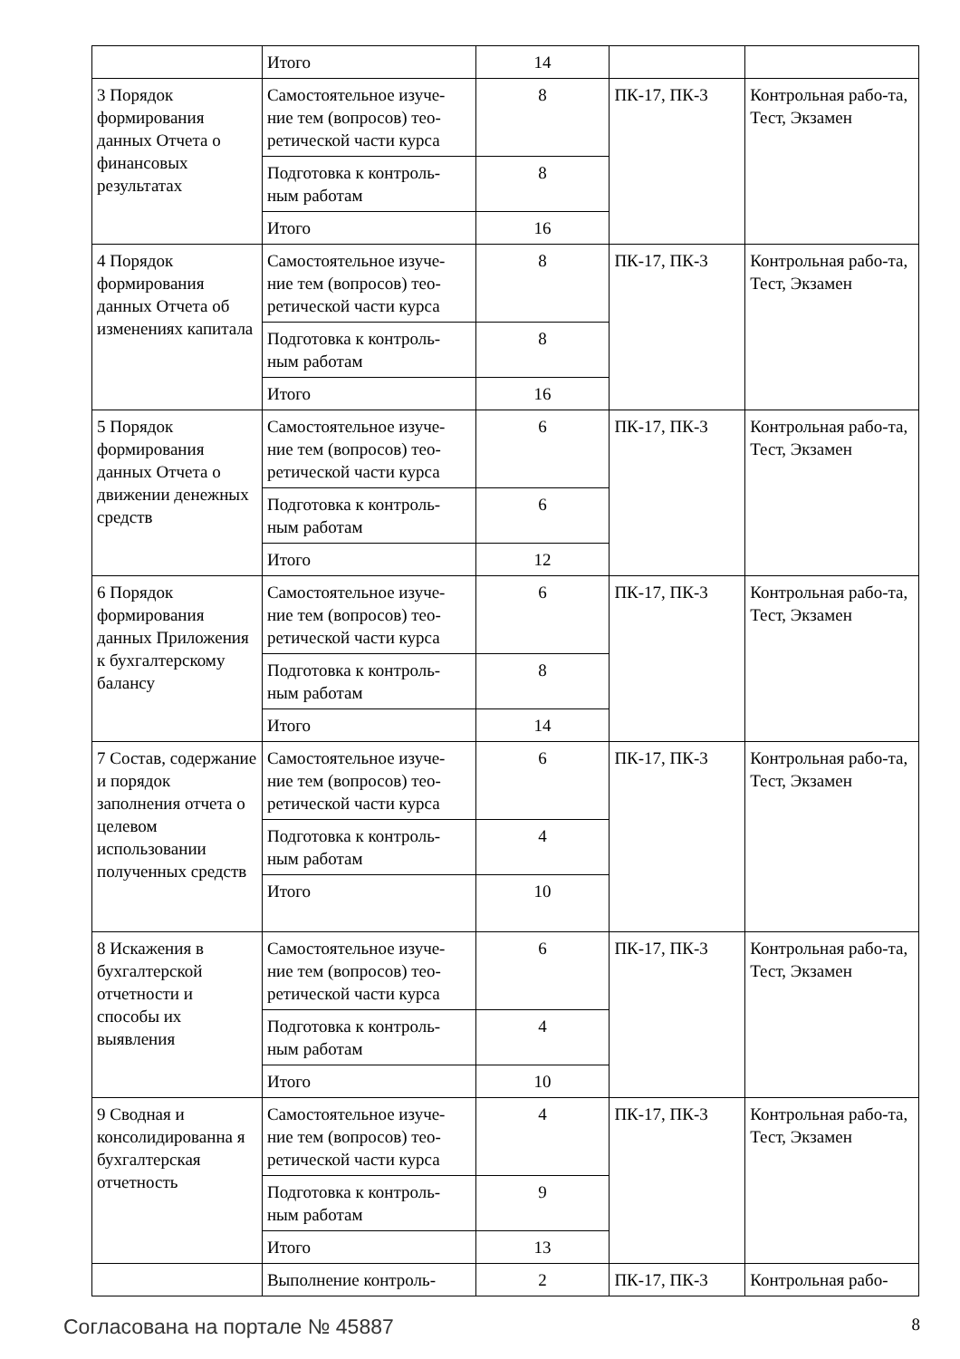| | Итого | 14 | | |
| 3 Порядок формирования данных Отчета о финансовых результатах | Самостоятельное изуче-ние тем (вопросов) тео-ретической части курса | 8 | ПК-17, ПК-3 | Контрольная рабо-та, Тест, Экзамен |
| | Подготовка к контроль-ным работам | 8 | | |
| | Итого | 16 | | |
| 4 Порядок формирования данных Отчета об изменениях капитала | Самостоятельное изуче-ние тем (вопросов) тео-ретической части курса | 8 | ПК-17, ПК-3 | Контрольная рабо-та, Тест, Экзамен |
| | Подготовка к контроль-ным работам | 8 | | |
| | Итого | 16 | | |
| 5 Порядок формирования данных Отчета о движении денежных средств | Самостоятельное изуче-ние тем (вопросов) тео-ретической части курса | 6 | ПК-17, ПК-3 | Контрольная рабо-та, Тест, Экзамен |
| | Подготовка к контроль-ным работам | 6 | | |
| | Итого | 12 | | |
| 6 Порядок формирования данных Приложения к бухгалтерскому балансу | Самостоятельное изуче-ние тем (вопросов) тео-ретической части курса | 6 | ПК-17, ПК-3 | Контрольная рабо-та, Тест, Экзамен |
| | Подготовка к контроль-ным работам | 8 | | |
| | Итого | 14 | | |
| 7 Состав, содержание и порядок заполнения отчета о целевом использовании полученных средств | Самостоятельное изуче-ние тем (вопросов) тео-ретической части курса | 6 | ПК-17, ПК-3 | Контрольная рабо-та, Тест, Экзамен |
| | Подготовка к контроль-ным работам | 4 | | |
| | Итого | 10 | | |
| 8 Искажения в бухгалтерской отчетности и способы их выявления | Самостоятельное изуче-ние тем (вопросов) тео-ретической части курса | 6 | ПК-17, ПК-3 | Контрольная рабо-та, Тест, Экзамен |
| | Подготовка к контроль-ным работам | 4 | | |
| | Итого | 10 | | |
| 9 Сводная и консолидированна я бухгалтерская отчетность | Самостоятельное изуче-ние тем (вопросов) тео-ретической части курса | 4 | ПК-17, ПК-3 | Контрольная рабо-та, Тест, Экзамен |
| | Подготовка к контроль-ным работам | 9 | | |
| | Итого | 13 | | |
| | Выполнение контроль- | 2 | ПК-17, ПК-3 | Контрольная рабо- |
Согласована на портале № 45887 8